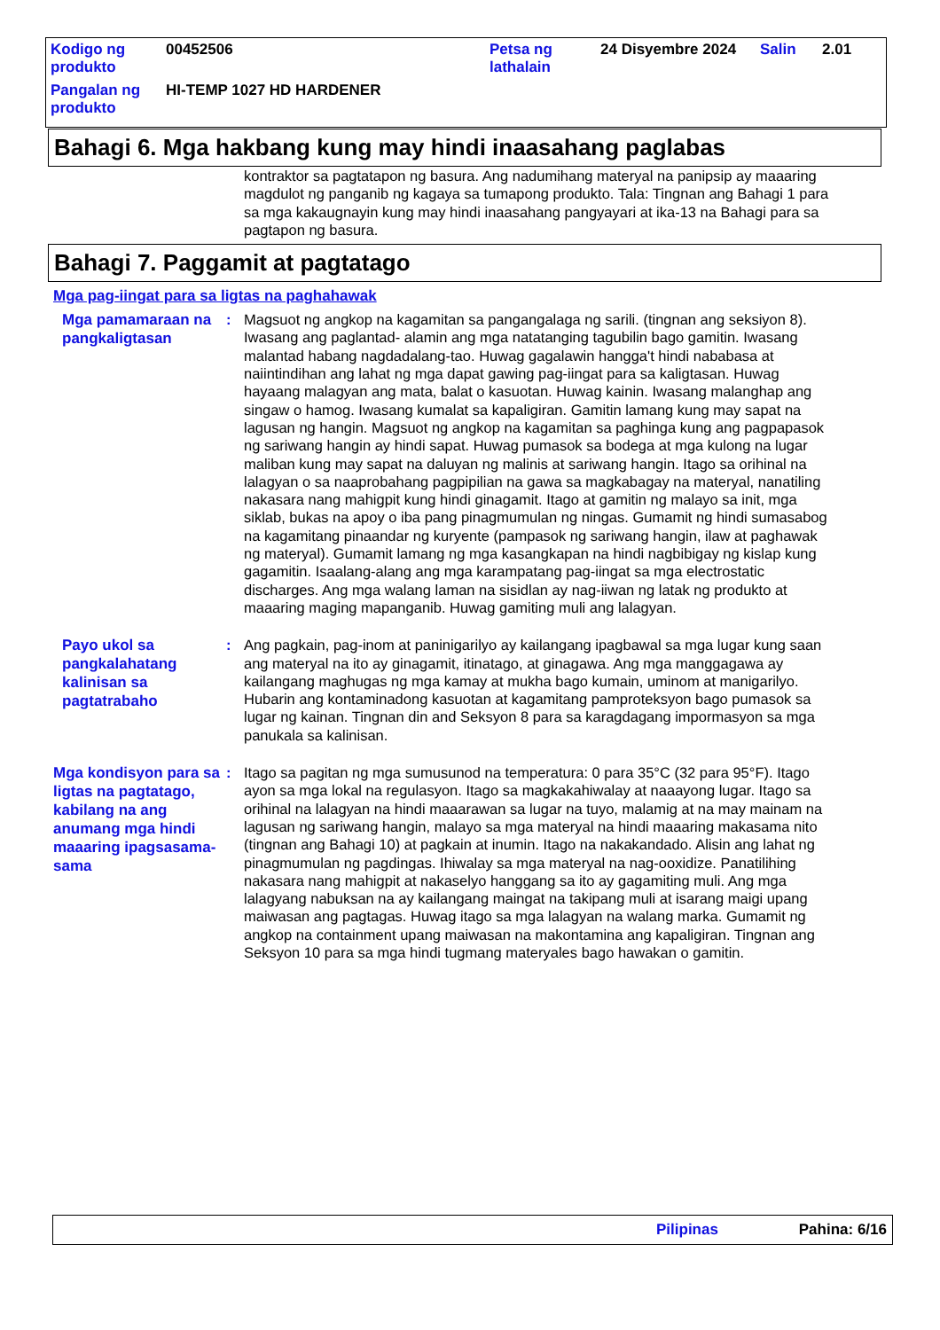| Kodigo ng produkto | 00452506 | Petsa ng lathalain | 24 Disyembre 2024 | Salin | 2.01 |
| Pangalan ng produkto | HI-TEMP 1027 HD HARDENER | | | | |
Bahagi 6. Mga hakbang kung may hindi inaasahang paglabas
kontraktor sa pagtatapon ng basura. Ang nadumihang materyal na panipsip ay maaaring magdulot ng panganib ng kagaya sa tumapong produkto. Tala: Tingnan ang Bahagi 1 para sa mga kakaugnayin kung may hindi inaasahang pangyayari at ika-13 na Bahagi para sa pagtapon ng basura.
Bahagi 7. Paggamit at pagtatago
Mga pag-iingat para sa ligtas na paghahawak
Mga pamamaraan na pangkaligtasan
: Magsuot ng angkop na kagamitan sa pangangalaga ng sarili. (tingnan ang seksiyon 8). Iwasang ang paglantad- alamin ang mga natatanging tagubilin bago gamitin. Iwasang malantad habang nagdadalang-tao. Huwag gagalawin hangga't hindi nababasa at naiintindihan ang lahat ng mga dapat gawing pag-iingat para sa kaligtasan. Huwag hayaang malagyan ang mata, balat o kasuotan. Huwag kainin. Iwasang malanghap ang singaw o hamog. Iwasang kumalat sa kapaligiran. Gamitin lamang kung may sapat na lagusan ng hangin. Magsuot ng angkop na kagamitan sa paghinga kung ang pagpapasok ng sariwang hangin ay hindi sapat. Huwag pumasok sa bodega at mga kulong na lugar maliban kung may sapat na daluyan ng malinis at sariwang hangin. Itago sa orihinal na lalagyan o sa naaprobahang pagpipilian na gawa sa magkabagay na materyal, nanatiling nakasara nang mahigpit kung hindi ginagamit. Itago at gamitin ng malayo sa init, mga siklab, bukas na apoy o iba pang pinagmumulan ng ningas. Gumamit ng hindi sumasabog na kagamitang pinaandar ng kuryente (pampasok ng sariwang hangin, ilaw at paghawak ng materyal). Gumamit lamang ng mga kasangkapan na hindi nagbibigay ng kislap kung gagamitin. Isaalang-alang ang mga karampatang pag-iingat sa mga electrostatic discharges. Ang mga walang laman na sisidlan ay nag-iiwan ng latak ng produkto at maaaring maging mapanganib. Huwag gamiting muli ang lalagyan.
Payo ukol sa pangkalahatang kalinisan sa pagtatrabaho
: Ang pagkain, pag-inom at paninigarilyo ay kailangang ipagbawal sa mga lugar kung saan ang materyal na ito ay ginagamit, itinatago, at ginagawa. Ang mga manggagawa ay kailangang maghugas ng mga kamay at mukha bago kumain, uminom at manigarilyo. Hubarin ang kontaminadong kasuotan at kagamitang pamproteksyon bago pumasok sa lugar ng kainan. Tingnan din and Seksyon 8 para sa karagdagang impormasyon sa mga panukala sa kalinisan.
Mga kondisyon para sa ligtas na pagtatago, kabilang na ang anumang mga hindi maaaring ipagsasama-sama
: Itago sa pagitan ng mga sumusunod na temperatura: 0 para 35°C (32 para 95°F). Itago ayon sa mga lokal na regulasyon. Itago sa magkakahiwalay at naaayong lugar. Itago sa orihinal na lalagyan na hindi maaarawan sa lugar na tuyo, malamig at na may mainam na lagusan ng sariwang hangin, malayo sa mga materyal na hindi maaaring makasama nito (tingnan ang Bahagi 10) at pagkain at inumin. Itago na nakakandado. Alisin ang lahat ng pinagmumulan ng pagdingas. Ihiwalay sa mga materyal na nag-ooxidize. Panatilihing nakasara nang mahigpit at nakaselyo hanggang sa ito ay gagamiting muli. Ang mga lalagyang nabuksan na ay kailangang maingat na takipang muli at isarang maigi upang maiwasan ang pagtagas. Huwag itago sa mga lalagyan na walang marka. Gumamit ng angkop na containment upang maiwasan na makontamina ang kapaligiran. Tingnan ang Seksyon 10 para sa mga hindi tugmang materyales bago hawakan o gamitin.
Pilipinas Pahina: 6/16